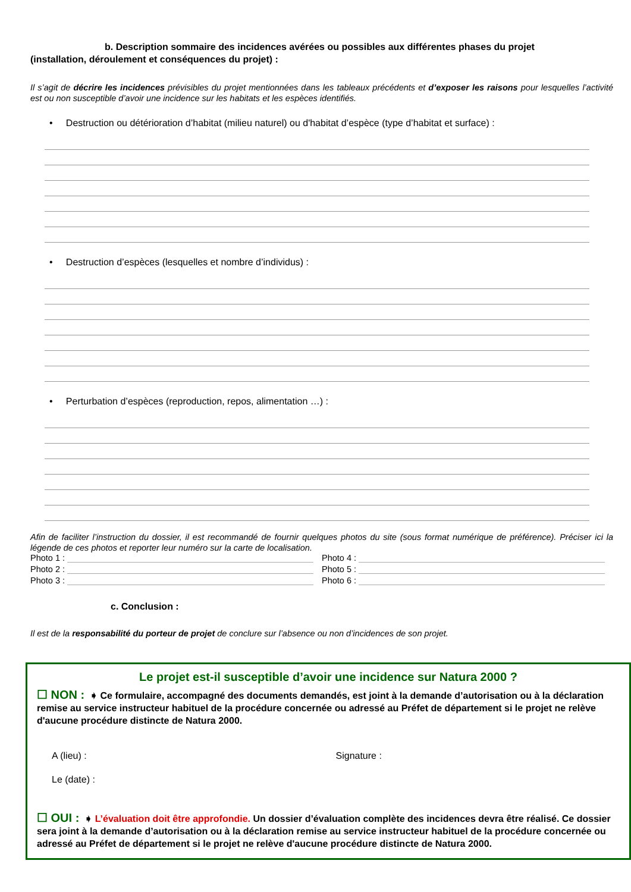b. Description sommaire des incidences avérées ou possibles aux différentes phases du projet
(installation, déroulement et conséquences du projet) :
Il s’agit de décrire les incidences prévisibles du projet mentionnées dans les tableaux précédents et d’exposer les raisons pour lesquelles l’activité est ou non susceptible d’avoir une incidence sur les habitats et les espèces identifiés.
• Destruction ou détérioration d’habitat (milieu naturel) ou d'habitat d’espèce (type d’habitat et surface) :
• Destruction d’espèces (lesquelles et nombre d’individus) :
• Perturbation d’espèces (reproduction, repos, alimentation …) :
Afin de faciliter l’instruction du dossier, il est recommandé de fournir quelques photos du site (sous format numérique de préférence). Préciser ici la légende de ces photos et reporter leur numéro sur la carte de localisation.
Photo 1 :
Photo 2 :
Photo 3 :
Photo 4 :
Photo 5 :
Photo 6 :
c. Conclusion :
Il est de la responsabilité du porteur de projet de conclure sur l’absence ou non d’incidences de son projet.
Le projet est-il susceptible d’avoir une incidence sur Natura 2000 ?
☐ NON : ➧ Ce formulaire, accompagné des documents demandés, est joint à la demande d’autorisation ou à la déclaration remise au service instructeur habituel de la procédure concernée ou adressé au Préfet de département si le projet ne relève d'aucune procédure distincte de Natura 2000.
A (lieu) : Signature :
Le (date) :
☐ OUI : ➧ L’évaluation doit être approfondie. Un dossier d’évaluation complète des incidences devra être réalisé. Ce dossier sera joint à la demande d’autorisation ou à la déclaration remise au service instructeur habituel de la procédure concernée ou adressé au Préfet de département si le projet ne relève d'aucune procédure distincte de Natura 2000.